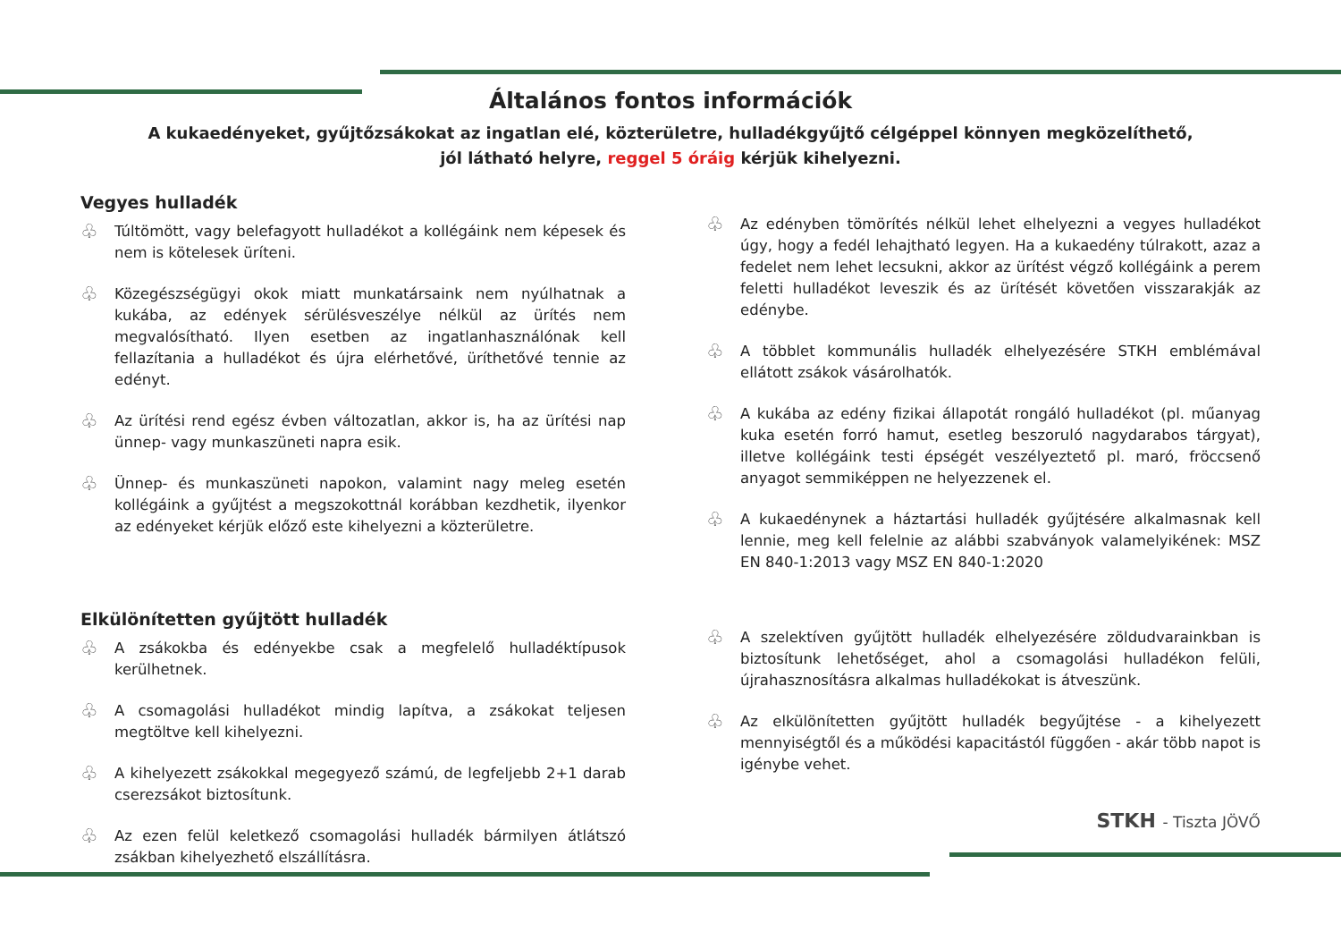Általános fontos információk
A kukaedényeket, gyűjtőzsákokat az ingatlan elé, közterületre, hulladékgyűjtő célgéppel könnyen megközelíthető,
jól látható helyre, reggel 5 óráig kérjük kihelyezni.
Vegyes hulladék
♧ Túltömött, vagy belefagyott hulladékot a kollégáink nem képesek és nem is kötelesek üríteni.
♧ Közegészségügyi okok miatt munkatársaink nem nyúlhatnak a kukába, az edények sérülésveszélye nélkül az ürítés nem megvalósítható. Ilyen esetben az ingatlanhasználónak kell fellazítania a hulladékot és újra elérhetővé, üríthetővé tennie az edényt.
♧ Az ürítési rend egész évben változatlan, akkor is, ha az ürítési nap ünnep- vagy munkaszüneti napra esik.
♧ Ünnep- és munkaszüneti napokon, valamint nagy meleg esetén kollégáink a gyűjtést a megszokottnál korábban kezdhetik, ilyenkor az edényeket kérjük előző este kihelyezni a közterületre.
Elkülönítetten gyűjtött hulladék
♧ A zsákokba és edényekbe csak a megfelelő hulladéktípusok kerülhetnek.
♧ A csomagolási hulladékot mindig lapítva, a zsákokat teljesen megtöltve kell kihelyezni.
♧ A kihelyezett zsákokkal megegyező számú, de legfeljebb 2+1 darab cserezsákot biztosítunk.
♧ Az ezen felül keletkező csomagolási hulladék bármilyen átlátszó zsákban kihelyezhető elszállításra.
♧ Az edényben tömörítés nélkül lehet elhelyezni a vegyes hulladékot úgy, hogy a fedél lehajtható legyen. Ha a kukaedény túlrakott, azaz a fedelet nem lehet lecsukni, akkor az ürítést végző kollégáink a perem feletti hulladékot leveszik és az ürítését követően visszarakják az edénybe.
♧ A többlet kommunális hulladék elhelyezésére STKH emblémával ellátott zsákok vásárolhatók.
♧ A kukába az edény fizikai állapotát rongáló hulladékot (pl. műanyag kuka esetén forró hamut, esetleg beszoruló nagydarabos tárgyat), illetve kollégáink testi épségét veszélyeztető pl. maró, fröccsenő anyagot semmiképpen ne helyezzenek el.
♧ A kukaedénynek a háztartási hulladék gyűjtésére alkalmasnak kell lennie, meg kell felelnie az alábbi szabványok valamelyikének: MSZ EN 840-1:2013 vagy MSZ EN 840-1:2020
♧ A szelektíven gyűjtött hulladék elhelyezésére zöldudvarainkban is biztosítunk lehetőséget, ahol a csomagolási hulladékon felüli, újrahasznosításra alkalmas hulladékokat is átveszünk.
♧ Az elkülönítetten gyűjtött hulladék begyűjtése - a kihelyezett mennyiségtől és a működési kapacitástól függően - akár több napot is igénybe vehet.
STKH - Tiszta JÖVŐ